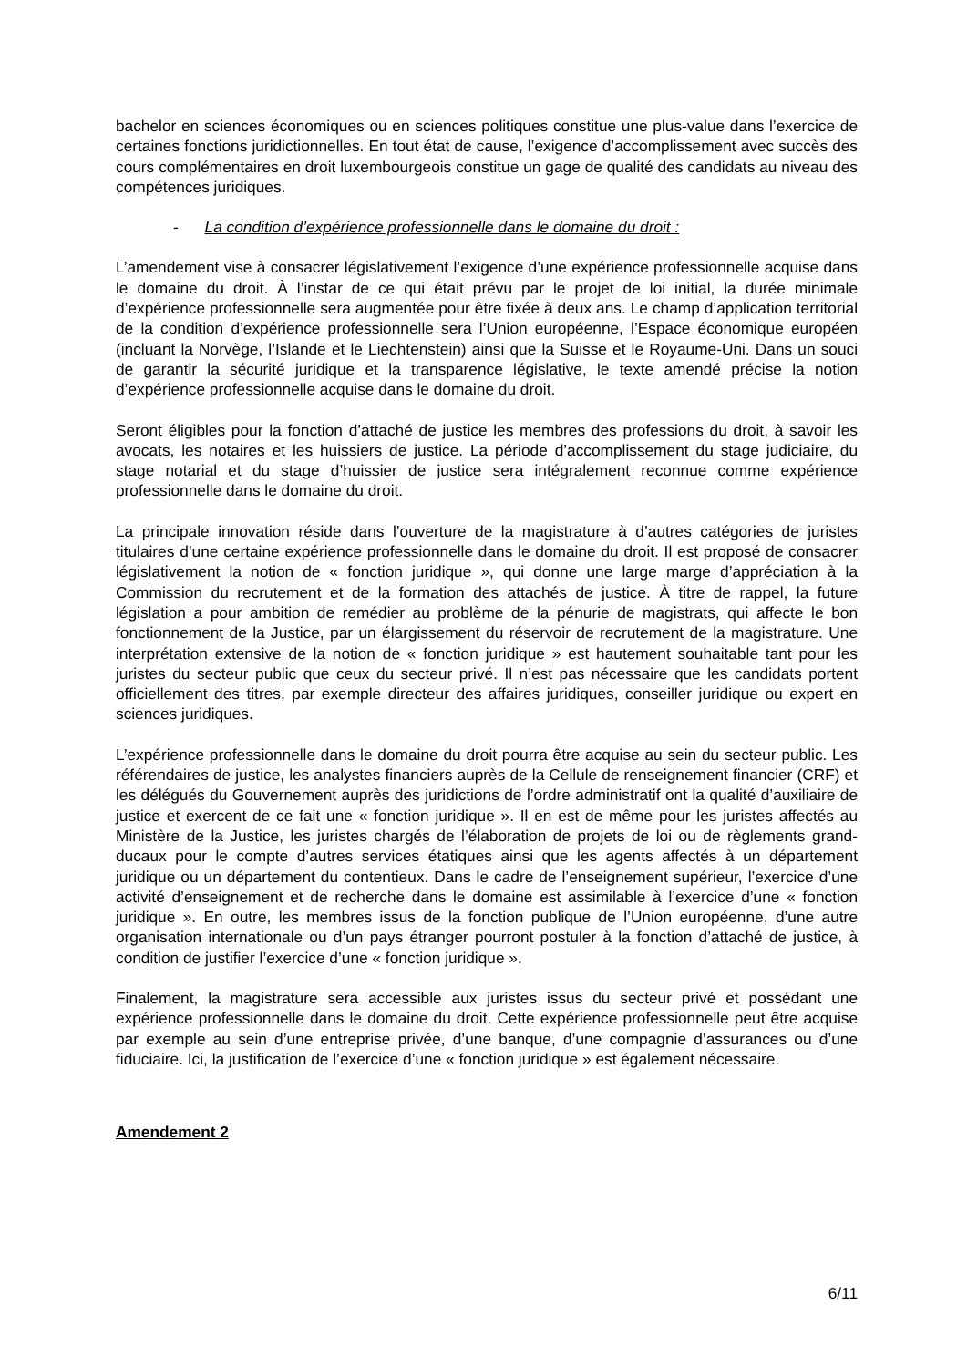bachelor en sciences économiques ou en sciences politiques constitue une plus-value dans l’exercice de certaines fonctions juridictionnelles. En tout état de cause, l’exigence d’accomplissement avec succès des cours complémentaires en droit luxembourgeois constitue un gage de qualité des candidats au niveau des compétences juridiques.
- La condition d’expérience professionnelle dans le domaine du droit :
L’amendement vise à consacrer législativement l’exigence d’une expérience professionnelle acquise dans le domaine du droit. À l’instar de ce qui était prévu par le projet de loi initial, la durée minimale d’expérience professionnelle sera augmentée pour être fixée à deux ans. Le champ d’application territorial de la condition d’expérience professionnelle sera l’Union européenne, l’Espace économique européen (incluant la Norvège, l’Islande et le Liechtenstein) ainsi que la Suisse et le Royaume-Uni. Dans un souci de garantir la sécurité juridique et la transparence législative, le texte amendé précise la notion d’expérience professionnelle acquise dans le domaine du droit.
Seront éligibles pour la fonction d’attaché de justice les membres des professions du droit, à savoir les avocats, les notaires et les huissiers de justice. La période d’accomplissement du stage judiciaire, du stage notarial et du stage d’huissier de justice sera intégralement reconnue comme expérience professionnelle dans le domaine du droit.
La principale innovation réside dans l’ouverture de la magistrature à d’autres catégories de juristes titulaires d’une certaine expérience professionnelle dans le domaine du droit. Il est proposé de consacrer législativement la notion de « fonction juridique », qui donne une large marge d’appréciation à la Commission du recrutement et de la formation des attachés de justice. À titre de rappel, la future législation a pour ambition de remédier au problème de la pénurie de magistrats, qui affecte le bon fonctionnement de la Justice, par un élargissement du réservoir de recrutement de la magistrature. Une interprétation extensive de la notion de « fonction juridique » est hautement souhaitable tant pour les juristes du secteur public que ceux du secteur privé. Il n’est pas nécessaire que les candidats portent officiellement des titres, par exemple directeur des affaires juridiques, conseiller juridique ou expert en sciences juridiques.
L’expérience professionnelle dans le domaine du droit pourra être acquise au sein du secteur public. Les référendaires de justice, les analystes financiers auprès de la Cellule de renseignement financier (CRF) et les délégués du Gouvernement auprès des juridictions de l’ordre administratif ont la qualité d’auxiliaire de justice et exercent de ce fait une « fonction juridique ». Il en est de même pour les juristes affectés au Ministère de la Justice, les juristes chargés de l’élaboration de projets de loi ou de règlements grand-ducaux pour le compte d’autres services étatiques ainsi que les agents affectés à un département juridique ou un département du contentieux. Dans le cadre de l’enseignement supérieur, l’exercice d’une activité d’enseignement et de recherche dans le domaine est assimilable à l’exercice d’une « fonction juridique ». En outre, les membres issus de la fonction publique de l’Union européenne, d’une autre organisation internationale ou d’un pays étranger pourront postuler à la fonction d’attaché de justice, à condition de justifier l’exercice d’une « fonction juridique ».
Finalement, la magistrature sera accessible aux juristes issus du secteur privé et possédant une expérience professionnelle dans le domaine du droit. Cette expérience professionnelle peut être acquise par exemple au sein d’une entreprise privée, d’une banque, d’une compagnie d’assurances ou d’une fiduciaire. Ici, la justification de l’exercice d’une « fonction juridique » est également nécessaire.
Amendement 2
6/11